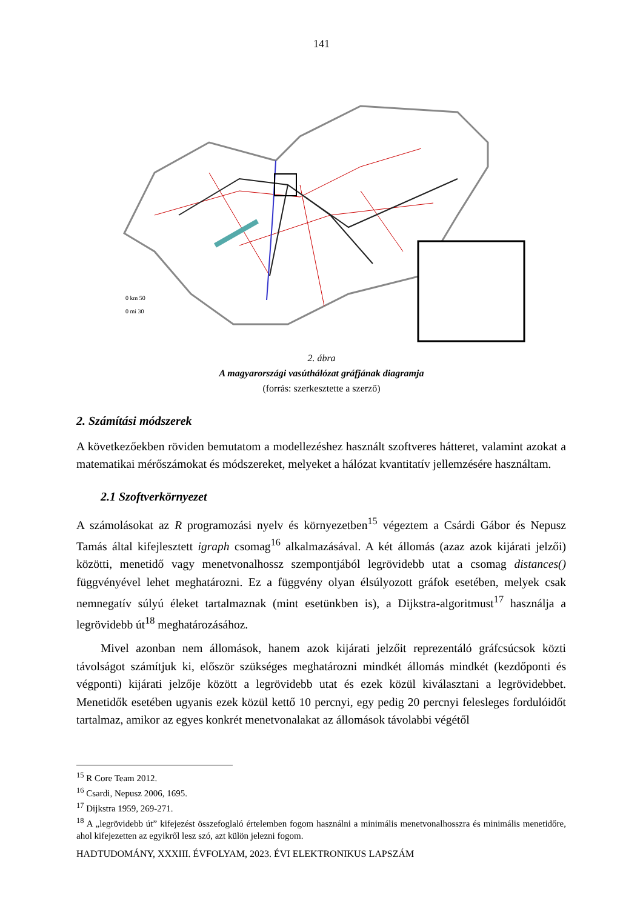141
0 km 50
0 mi 30
2. ábra
A magyarországi vasúthálózat gráfjának diagramja
(forrás: szerkesztette a szerző)
2. Számítási módszerek
A következőekben röviden bemutatom a modellezéshez használt szoftveres hátteret, valamint azokat a matematikai mérőszámokat és módszereket, melyeket a hálózat kvantitatív jellemzésére használtam.
2.1 Szoftverkörnyezet
A számolásokat az R programozási nyelv és környezetben<sup>15</sup> végeztem a Csárdi Gábor és Nepusz Tamás által kifejlesztett igraph csomag<sup>16</sup> alkalmazásával. A két állomás (azaz azok kijárati jelzői) közötti, menetidő vagy menetvonalhossz szempontjából legrövidebb utat a csomag distances() függvényével lehet meghatározni. Ez a függvény olyan élsúlyozott gráfok esetében, melyek csak nemnegatív súlyú éleket tartalmaznak (mint esetünkben is), a Dijkstra-algoritmust<sup>17</sup> használja a legrövidebb út<sup>18</sup> meghatározásához.
Mivel azonban nem állomások, hanem azok kijárati jelzőit reprezentáló gráfcsúcsok közti távolságot számítjuk ki, először szükséges meghatározni mindkét állomás mindkét (kezdőponti és végponti) kijárati jelzője között a legrövidebb utat és ezek közül kiválasztani a legrövidebbet. Menetidők esetében ugyanis ezek közül kettő 10 percnyi, egy pedig 20 percnyi felesleges fordulóidőt tartalmaz, amikor az egyes konkrét menetvonalakat az állomások távolabbi végétől
<sup>15</sup> R Core Team 2012.
<sup>16</sup> Csardi, Nepusz 2006, 1695.
<sup>17</sup> Dijkstra 1959, 269-271.
<sup>18</sup> A „legrövidebb út” kifejezést összefoglaló értelemben fogom használni a minimális menetvonalhosszra és minimális menetidőre, ahol kifejezetten az egyikről lesz szó, azt külön jelezni fogom.
HADTUDOMÁNY, XXXIII. ÉVFOLYAM, 2023. ÉVI ELEKTRONIKUS LAPSZÁM